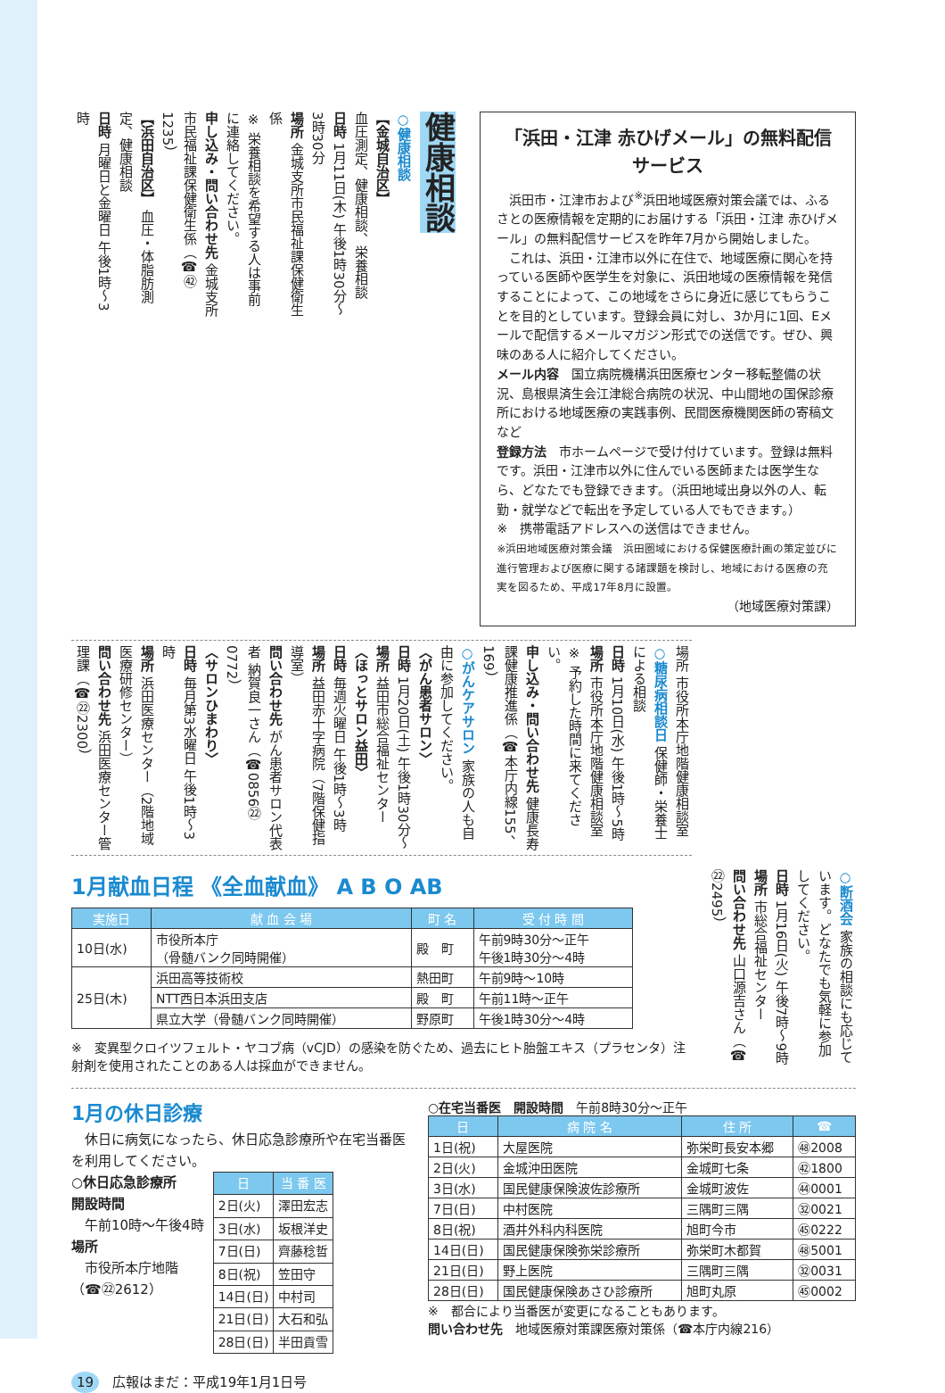健康相談
○健康相談
【金城自治区】
血圧測定、健康相談、栄養相談
日時 1月11日(木) 午後1時30分～3時30分
場所 金城支所市民福祉課保健衛生係
※ 栄養相談を希望する人は事前に連絡してください。
申し込み・問い合わせ先 金城支所市民福祉課保健衛生係（☎㊷1235）
【浜田自治区】 血圧・体脂肪測定、健康相談
日時 月曜日と金曜日 午後1時～3時
「浜田・江津 赤ひげメール」の無料配信サービス
　浜田市・江津市および<sup>※</sup>浜田地域医療対策会議では、ふるさとの医療情報を定期的にお届けする「浜田・江津 赤ひげメール」の無料配信サービスを昨年7月から開始しました。
　これは、浜田・江津市以外に在住で、地域医療に関心を持っている医師や医学生を対象に、浜田地域の医療情報を発信することによって、この地域をさらに身近に感じてもらうことを目的としています。登録会員に対し、3か月に1回、Eメールで配信するメールマガジン形式での送信です。ぜひ、興味のある人に紹介してください。
メール内容　国立病院機構浜田医療センター移転整備の状況、島根県済生会江津総合病院の状況、中山間地の国保診療所における地域医療の実践事例、民間医療機関医師の寄稿文など
登録方法　市ホームページで受け付けています。登録は無料です。浜田・江津市以外に住んでいる医師または医学生なら、どなたでも登録できます。（浜田地域出身以外の人、転勤・就学などで転出を予定している人でもできます。）
※　携帯電話アドレスへの送信はできません。
※浜田地域医療対策会議　浜田圏域における保健医療計画の策定並びに進行管理および医療に関する諸課題を検討し、地域における医療の充実を図るため、平成17年8月に設置。
（地域医療対策課）
場所 市役所本庁地階健康相談室
○糖尿病相談日 保健師・栄養士による相談
日時 1月10日(水) 午後1時～5時
場所 市役所本庁地階健康相談室
※ 予約した時間に来てください。
申し込み・問い合わせ先 健康長寿課健康推進係（☎本庁内線155、169）
○がんケアサロン 家族の人も自由に参加してください。
〈がん患者サロン〉
日時 1月20日(土) 午後1時30分～
場所 益田市総合福祉センター
〈ほっとサロン益田〉
日時 毎週火曜日 午後1時～3時
場所 益田赤十字病院（7階保健指導室）
問い合わせ先 がん患者サロン代表者 納賀良一さん（☎0856㉒0772）
〈サロンひまわり〉
日時 毎月第3水曜日 午後1時～3時
場所 浜田医療センター（2階地域医療研修センター）
問い合わせ先 浜田医療センター管理課（☎㉒2300）
1月献血日程 《全血献血》 A B O AB
| 実施日 | 献 血 会 場 | 町 名 | 受 付 時 間 |
| --- | --- | --- | --- |
| 10日(水) | 市役所本庁 （骨髄バンク同時開催） | 殿 町 | 午前9時30分～正午 午後1時30分～4時 |
| 25日(木) | 浜田高等技術校 | 熱田町 | 午前9時～10時 |
| | NTT西日本浜田支店 | 殿 町 | 午前11時～正午 |
| | 県立大学（骨髄バンク同時開催） | 野原町 | 午後1時30分～4時 |
※　変異型クロイツフェルト・ヤコブ病（vCJD）の感染を防ぐため、過去にヒト胎盤エキス（プラセンタ）注射剤を使用されたことのある人は採血ができません。
○断酒会 家族の相談にも応じています。どなたでも気軽に参加してください。
日時 1月16日(火) 午後7時～9時
場所 市総合福祉センター
問い合わせ先 山口源吉さん（☎㉒2495）
1月の休日診療
　休日に病気になったら、休日応急診療所や在宅当番医を利用してください。
○休日応急診療所
開設時間
　午前10時～午後4時
場所
　市役所本庁地階
（☎㉒2612）
| 日 | 当 番 医 |
| --- | --- |
| 2日(火) | 澤田宏志 |
| 3日(水) | 坂根洋史 |
| 7日(日) | 齊藤稔哲 |
| 8日(祝) | 笠田守 |
| 14日(日) | 中村司 |
| 21日(日) | 大石和弘 |
| 28日(日) | 半田貢雪 |
○在宅当番医　開設時間　午前8時30分～正午
| 日 | 病 院 名 | 住 所 | ☎ |
| --- | --- | --- | --- |
| 1日(祝) | 大屋医院 | 弥栄町長安本郷 | ㊽2008 |
| 2日(火) | 金城沖田医院 | 金城町七条 | ㊷1800 |
| 3日(水) | 国民健康保険波佐診療所 | 金城町波佐 | ㊹0001 |
| 7日(日) | 中村医院 | 三隅町三隅 | ㉜0021 |
| 8日(祝) | 酒井外科内科医院 | 旭町今市 | ㊺0222 |
| 14日(日) | 国民健康保険弥栄診療所 | 弥栄町木都賀 | ㊽5001 |
| 21日(日) | 野上医院 | 三隅町三隅 | ㉜0031 |
| 28日(日) | 国民健康保険あさひ診療所 | 旭町丸原 | ㊺0002 |
※　都合により当番医が変更になることもあります。
問い合わせ先　地域医療対策課医療対策係（☎本庁内線216）
19　広報はまだ：平成19年1月1日号